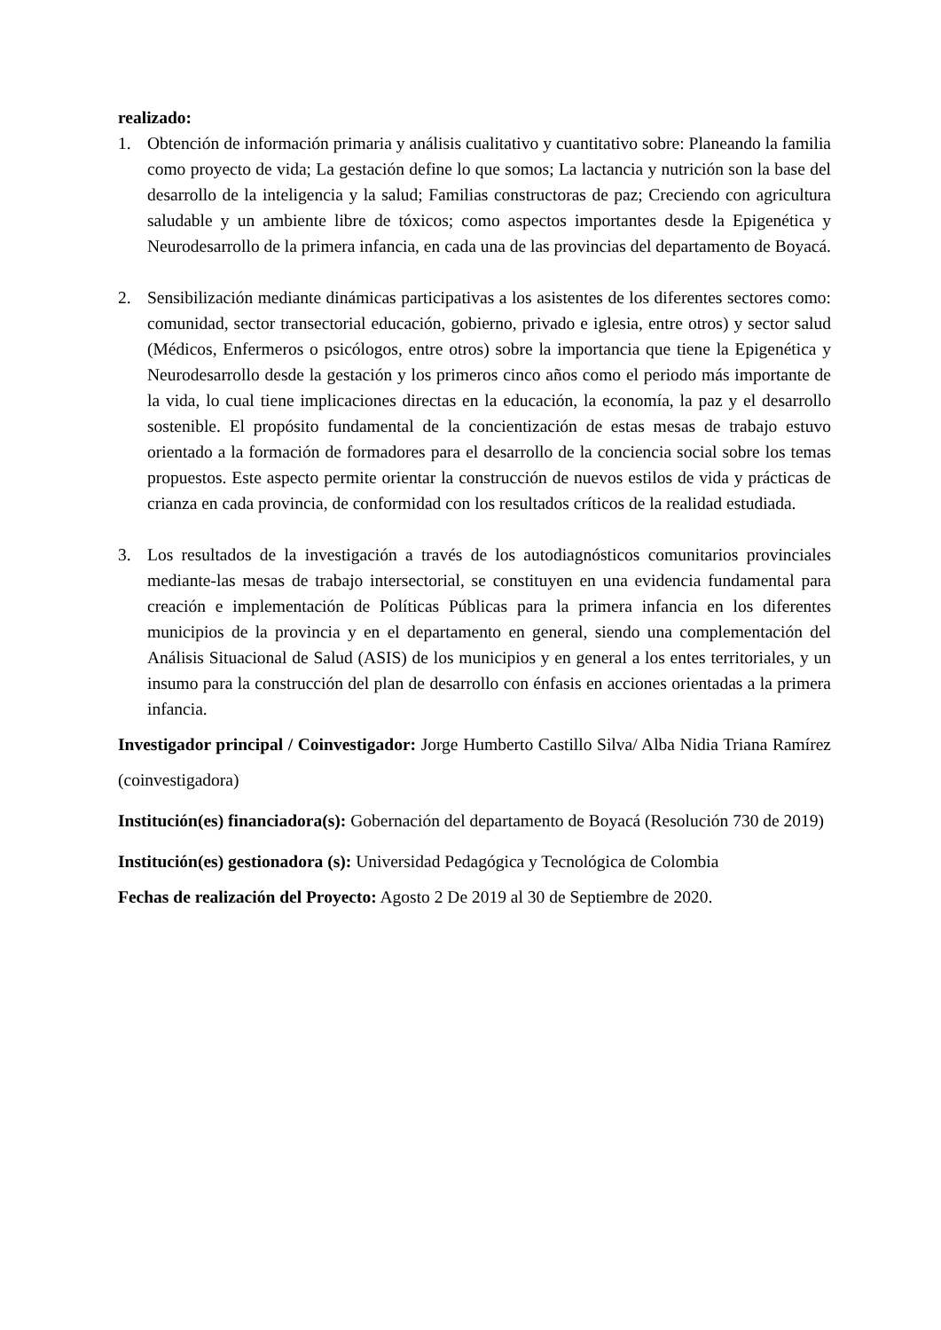realizado:
1. Obtención de información primaria y análisis cualitativo y cuantitativo sobre: Planeando la familia como proyecto de vida; La gestación define lo que somos; La lactancia y nutrición son la base del desarrollo de la inteligencia y la salud; Familias constructoras de paz; Creciendo con agricultura saludable y un ambiente libre de tóxicos; como aspectos importantes desde la Epigenética y Neurodesarrollo de la primera infancia, en cada una de las provincias del departamento de Boyacá.
2. Sensibilización mediante dinámicas participativas a los asistentes de los diferentes sectores como: comunidad, sector transectorial educación, gobierno, privado e iglesia, entre otros) y sector salud (Médicos, Enfermeros o psicólogos, entre otros) sobre la importancia que tiene la Epigenética y Neurodesarrollo desde la gestación y los primeros cinco años como el periodo más importante de la vida, lo cual tiene implicaciones directas en la educación, la economía, la paz y el desarrollo sostenible. El propósito fundamental de la concientización de estas mesas de trabajo estuvo orientado a la formación de formadores para el desarrollo de la conciencia social sobre los temas propuestos. Este aspecto permite orientar la construcción de nuevos estilos de vida y prácticas de crianza en cada provincia, de conformidad con los resultados críticos de la realidad estudiada.
3. Los resultados de la investigación a través de los autodiagnósticos comunitarios provinciales mediante-las mesas de trabajo intersectorial, se constituyen en una evidencia fundamental para creación e implementación de Políticas Públicas para la primera infancia en los diferentes municipios de la provincia y en el departamento en general, siendo una complementación del Análisis Situacional de Salud (ASIS) de los municipios y en general a los entes territoriales, y un insumo para la construcción del plan de desarrollo con énfasis en acciones orientadas a la primera infancia.
Investigador principal / Coinvestigador: Jorge Humberto Castillo Silva/ Alba Nidia Triana Ramírez (coinvestigadora)
Institución(es) financiadora(s): Gobernación del departamento de Boyacá (Resolución 730 de 2019)
Institución(es) gestionadora (s): Universidad Pedagógica y Tecnológica de Colombia
Fechas de realización del Proyecto: Agosto 2 De 2019 al 30 de Septiembre de 2020.